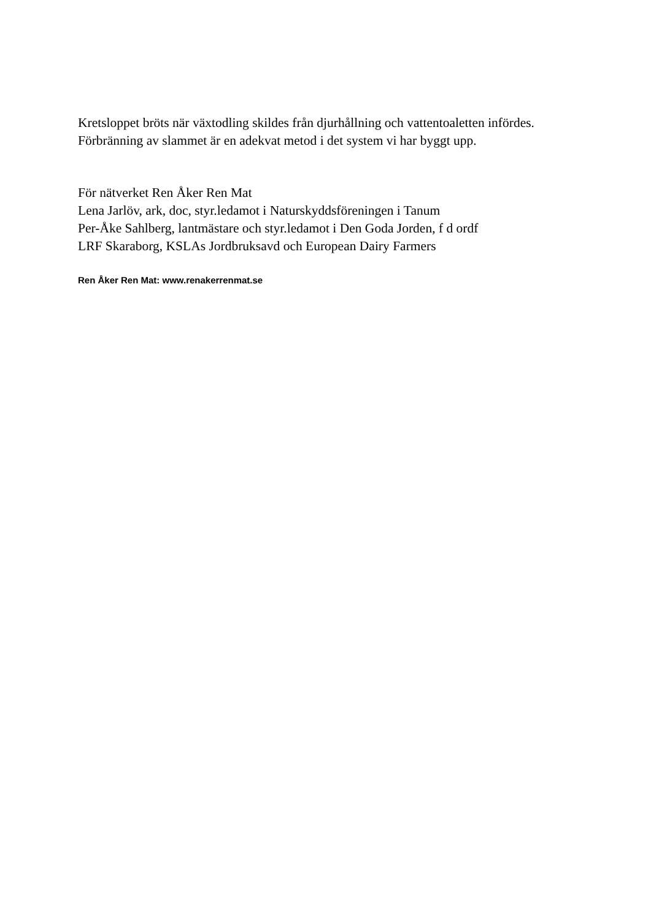Kretsloppet bröts när växtodling skildes från djurhållning och vattentoaletten infördes. Förbränning av slammet är en adekvat metod i det system vi har byggt upp.
För nätverket Ren Åker Ren Mat
Lena Jarlöv, ark, doc, styr.ledamot i Naturskyddsföreningen i Tanum
Per-Åke Sahlberg, lantmästare och styr.ledamot i Den Goda Jorden, f d ordf
LRF Skaraborg, KSLAs Jordbruksavd och European Dairy Farmers
Ren Åker Ren Mat: www.renakerrenmat.se